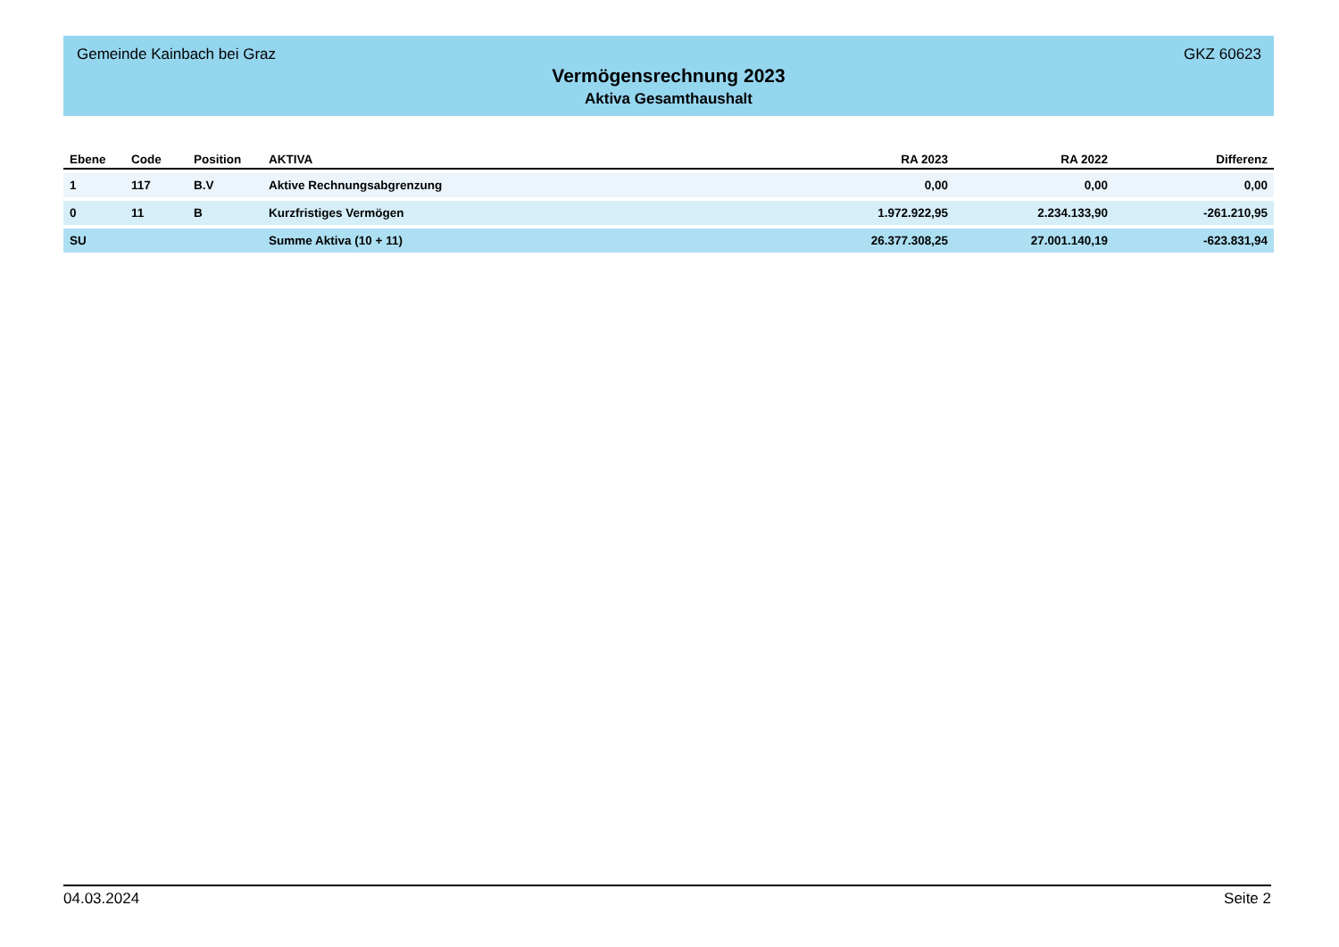Gemeinde Kainbach bei Graz GKZ 60623
Vermögensrechnung 2023
Aktiva Gesamthaushalt
| Ebene | Code | Position | AKTIVA | RA 2023 | RA 2022 | Differenz |
| --- | --- | --- | --- | --- | --- | --- |
| 1 | 117 | B.V | Aktive Rechnungsabgrenzung | 0,00 | 0,00 | 0,00 |
| 0 | 11 | B | Kurzfristiges Vermögen | 1.972.922,95 | 2.234.133,90 | -261.210,95 |
| SU | | | Summe Aktiva (10 + 11) | 26.377.308,25 | 27.001.140,19 | -623.831,94 |
04.03.2024 Seite 2